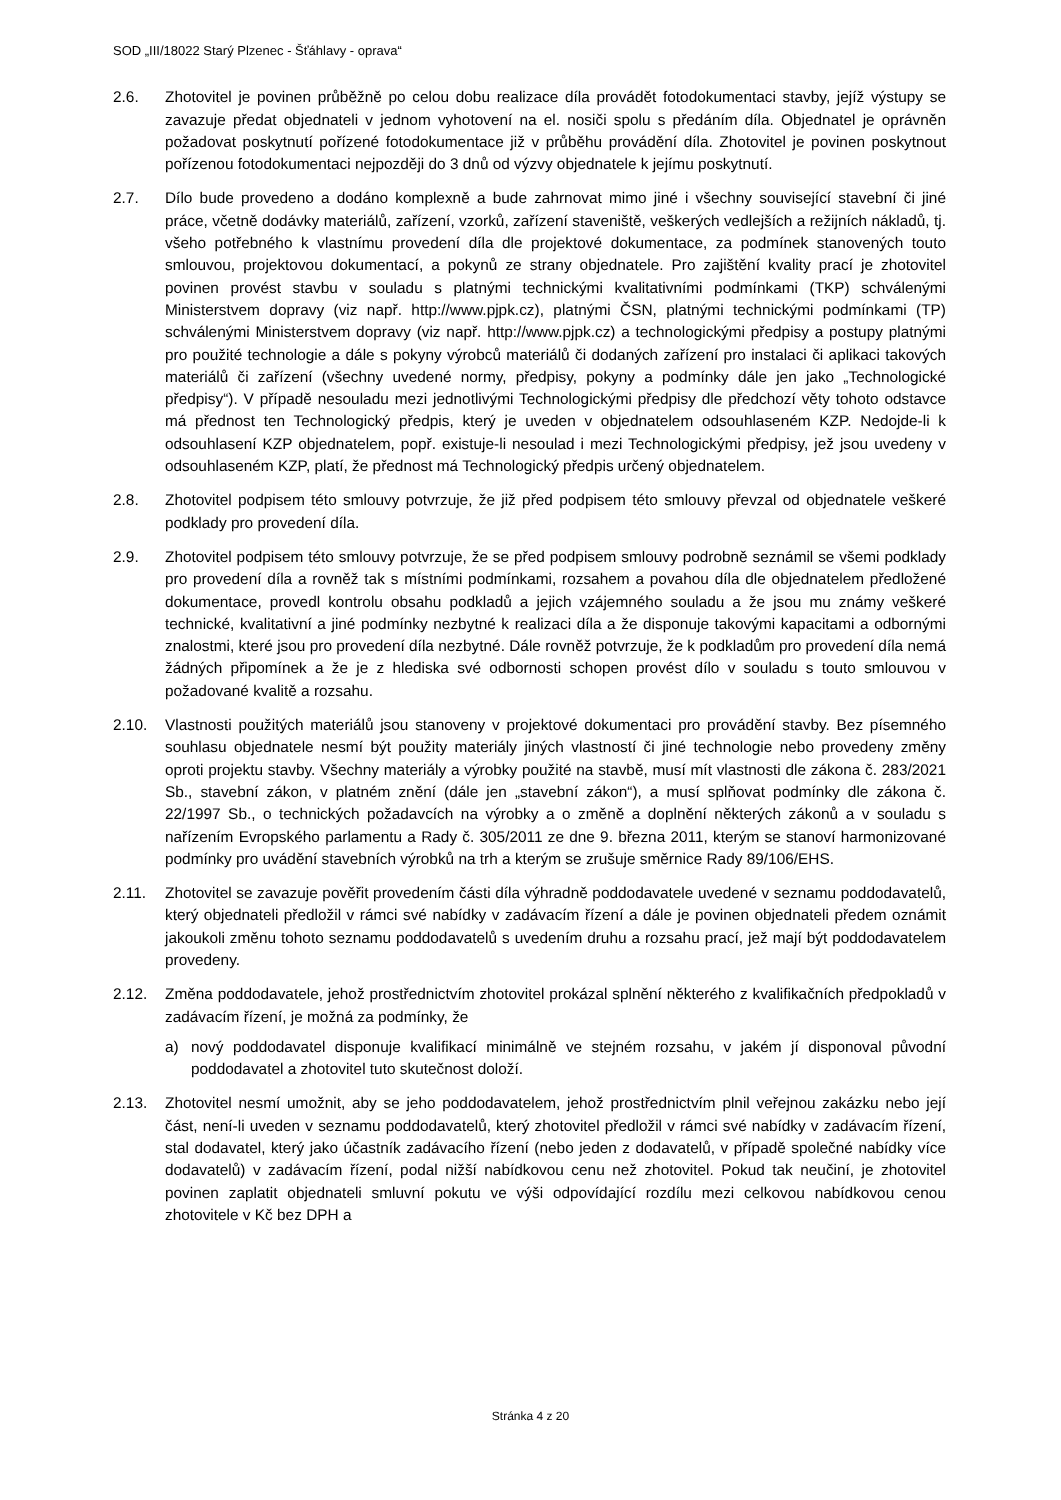SOD „III/18022 Starý Plzenec - Šťáhlavy - oprava“
2.6. Zhotovitel je povinen průběžně po celou dobu realizace díla provádět fotodokumentaci stavby, jejíž výstupy se zavazuje předat objednateli v jednom vyhotovení na el. nosiči spolu s předáním díla. Objednatel je oprávněn požadovat poskytnutí pořízené fotodokumentace již v průběhu provádění díla. Zhotovitel je povinen poskytnout pořízenou fotodokumentaci nejpozději do 3 dnů od výzvy objednatele k jejímu poskytnutí.
2.7. Dílo bude provedeno a dodáno komplexně a bude zahrnovat mimo jiné i všechny související stavební či jiné práce, včetně dodávky materiálů, zařízení, vzorků, zařízení staveniště, veškerých vedlejších a režijních nákladů, tj. všeho potřebného k vlastnímu provedení díla dle projektové dokumentace, za podmínek stanovených touto smlouvou, projektovou dokumentací, a pokynů ze strany objednatele. Pro zajištění kvality prací je zhotovitel povinen provést stavbu v souladu s platnými technickými kvalitativními podmínkami (TKP) schválenými Ministerstvem dopravy (viz např. http://www.pjpk.cz), platnými ČSN, platnými technickými podmínkami (TP) schválenými Ministerstvem dopravy (viz např. http://www.pjpk.cz) a technologickými předpisy a postupy platnými pro použité technologie a dále s pokyny výrobců materiálů či dodaných zařízení pro instalaci či aplikaci takových materiálů či zařízení (všechny uvedené normy, předpisy, pokyny a podmínky dále jen jako „Technologické předpisy“). V případě nesouladu mezi jednotlivými Technologickými předpisy dle předchozí věty tohoto odstavce má přednost ten Technologický předpis, který je uveden v objednatelem odsouhlaseném KZP. Nedojde-li k odsouhlasení KZP objednatelem, popř. existuje-li nesoulad i mezi Technologickými předpisy, jež jsou uvedeny v odsouhlaseném KZP, platí, že přednost má Technologický předpis určený objednatelem.
2.8. Zhotovitel podpisem této smlouvy potvrzuje, že již před podpisem této smlouvy převzal od objednatele veškeré podklady pro provedení díla.
2.9. Zhotovitel podpisem této smlouvy potvrzuje, že se před podpisem smlouvy podrobně seznámil se všemi podklady pro provedení díla a rovněž tak s místními podmínkami, rozsahem a povahou díla dle objednatelem předložené dokumentace, provedl kontrolu obsahu podkladů a jejich vzájemného souladu a že jsou mu známy veškeré technické, kvalitativní a jiné podmínky nezbytné k realizaci díla a že disponuje takovými kapacitami a odbornými znalostmi, které jsou pro provedení díla nezbytné. Dále rovněž potvrzuje, že k podkladům pro provedení díla nemá žádných připomínek a že je z hlediska své odbornosti schopen provést dílo v souladu s touto smlouvou v požadované kvalitě a rozsahu.
2.10. Vlastnosti použitých materiálů jsou stanoveny v projektové dokumentaci pro provádění stavby. Bez písemného souhlasu objednatele nesmí být použity materiály jiných vlastností či jiné technologie nebo provedeny změny oproti projektu stavby. Všechny materiály a výrobky použité na stavbě, musí mít vlastnosti dle zákona č. 283/2021 Sb., stavební zákon, v platném znění (dále jen „stavební zákon“), a musí splňovat podmínky dle zákona č. 22/1997 Sb., o technických požadavcích na výrobky a o změně a doplnění některých zákonů a v souladu s nařízením Evropského parlamentu a Rady č. 305/2011 ze dne 9. března 2011, kterým se stanoví harmonizované podmínky pro uvádění stavebních výrobků na trh a kterým se zrušuje směrnice Rady 89/106/EHS.
2.11. Zhotovitel se zavazuje pověřit provedením části díla výhradně poddodavatele uvedené v seznamu poddodavatelů, který objednateli předložil v rámci své nabídky v zadávacím řízení a dále je povinen objednateli předem oznámit jakoukoli změnu tohoto seznamu poddodavatelů s uvedením druhu a rozsahu prací, jež mají být poddodavatelem provedeny.
2.12. Změna poddodavatele, jehož prostřednictvím zhotovitel prokázal splnění některého z kvalifikačních předpokladů v zadávacím řízení, je možná za podmínky, že
a) nový poddodavatel disponuje kvalifikací minimálně ve stejném rozsahu, v jakém jí disponoval původní poddodavatel a zhotovitel tuto skutečnost doloží.
2.13. Zhotovitel nesmí umožnit, aby se jeho poddodavatelem, jehož prostřednictvím plnil veřejnou zakázku nebo její část, není-li uveden v seznamu poddodavatelů, který zhotovitel předložil v rámci své nabídky v zadávacím řízení, stal dodavatel, který jako účastník zadávacího řízení (nebo jeden z dodavatelů, v případě společné nabídky více dodavatelů) v zadávacím řízení, podal nižší nabídkovou cenu než zhotovitel. Pokud tak neučiní, je zhotovitel povinen zaplatit objednateli smluvní pokutu ve výši odpovídající rozdílu mezi celkovou nabídkovou cenou zhotovitele v Kč bez DPH a
Stránka 4 z 20